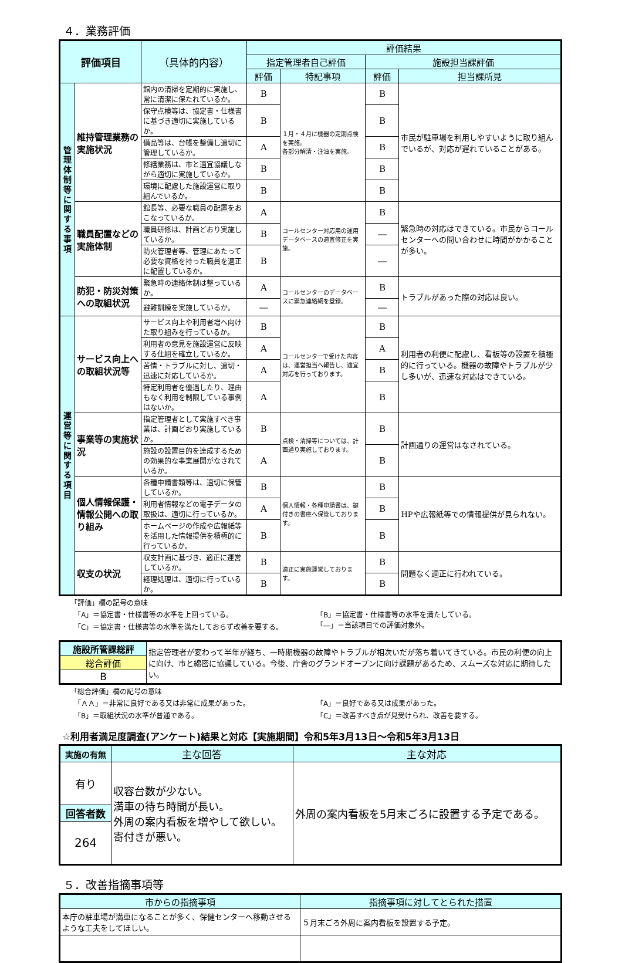４．業務評価
| 評価項目 | | （具体的内容） | 評価結果 | | | |
| --- | --- | --- | --- | --- | --- | --- |
| | | | 指定管理者自己評価 | | 施設担当課評価 | |
| | | | 評価 | 特記事項 | 評価 | 担当課所見 |
| 管理体制等に関する事項 | 維持管理業務の実施状況 | 館内の清掃を定期的に実施し、常に清潔に保たれているか。 | B | １月・４月に機器の定期点検を実施。 各部分解清・注油を実施。 | B | 市民が駐車場を利用しやすいように取り組んでいるが、対応が遅れていることがある。 |
| | | 保守点検等は、協定書・仕様書に基づき適切に実施しているか。 | B | | B | |
| | | 備品等は、台帳を整備し適切に管理しているか。 | A | | B | |
| | | 修繕業務は、市と適宜協議しながら適切に実施しているか。 | B | | B | |
| | | 環境に配慮した施設運営に取り組んでいるか。 | B | | B | |
| | 職員配置などの実施体制 | 館長等、必要な職員の配置をおこなっているか。 | A | コールセンター対応用の運用データベースの適宜修正を実施。 | B | 緊急時の対応はできている。市民からコールセンターへの問い合わせに時間がかかることが多い。 |
| | | 職員研修は、計画どおり実施しているか。 | B | | ― | |
| | | 防火管理者等、管理にあたって必要な資格を持った職員を適正に配置しているか。 | B | | ― | |
| | 防犯・防災対策への取組状況 | 緊急時の連絡体制は整っているか。 | A | コールセンターのデータベースに緊急連絡網を登録。 | B | トラブルがあった際の対応は良い。 |
| | | 避難訓練を実施しているか。 | ― | | ― | |
| 運営等に関する項目 | サービス向上への取組状況等 | サービス向上や利用者増へ向けた取り組みを行っているか。 | B | コールセンターで受けた内容は、運営担当へ報告し、適宜対応を行っております。 | B | 利用者の利便に配慮し、看板等の設置を積極的に行っている。機器の故障やトラブルが少し多いが、迅速な対応はできている。 |
| | | 利用者の意見を施設運営に反映する仕組を確立しているか。 | A | | A | |
| | | 苦情・トラブルに対し、適切・迅速に対応しているか。 | A | | B | |
| | | 特定利用者を優遇したり、理由もなく利用を制限している事例はないか。 | A | | B | |
| | 事業等の実施状況 | 指定管理者として実施すべき事業は、計画どおり実施しているか。 | B | 点検・清掃等については、計画通り実施しております。 | B | 計画通りの運営はなされている。 |
| | | 施設の設置目的を達成するための効果的な事業展開がなされているか。 | A | | B | |
| | 個人情報保護・情報公開への取り組み | 各種申請書類等は、適切に保管しているか。 | B | 個人情報・各種申請書は、鍵付きの書庫へ保管しております。 | B | HPや広報紙等での情報提供が見られない。 |
| | | 利用者情報などの電子データの取扱は、適切に行っているか。 | A | | B | |
| | | ホームページの作成や広報紙等を活用した情報提供を積極的に行っているか。 | B | | B | |
| | 収支の状況 | 収支計画に基づき、適正に運営しているか。 | B | 適正に実施運営しております。 | B | 問題なく適正に行われている。 |
| | | 経理処理は、適切に行っているか。 | B | | B | |
「評価」欄の記号の意味
　「A」＝協定書・仕様書等の水準を上回っている。 「B」＝協定書・仕様書等の水準を満たしている。
　「C」＝協定書・仕様書等の水準を満たしておらず改善を要する。 「―」＝当該項目での評価対象外。
| 施設所管課総評 | 指定管理者が変わって半年が経ち、一時期機器の故障やトラブルが相次いだが落ち着いてきている。市民の利便の向上に向け、市と綿密に協議している。今後、庁舎のグランドオープンに向け課題があるため、スムーズな対応に期待したい。 |
| 総合評価 | |
| B | |
「総合評価」欄の記号の意味
　「ＡＡ」＝非常に良好である又は非常に成果があった。 「A」＝良好である又は成果があった。
　「B」＝取組状況の水準が普通である。 「C」＝改善すべき点が見受けられ、改善を要する。
☆利用者満足度調査(アンケート)結果と対応【実施期間】令和5年3月13日～令和5年3月13日
| 実施の有無 | 主な回答 | 主な対応 |
| --- | --- | --- |
| 有り | 収容台数が少ない。 満車の待ち時間が長い。 外周の案内看板を増やして欲しい。 寄付きが悪い。 | 外周の案内看板を5月末ごろに設置する予定である。 |
| 回答者数 | | |
| 264 | | |
５．改善指摘事項等
| 市からの指摘事項 | 指摘事項に対してとられた措置 |
| --- | --- |
| 本庁の駐車場が満車になることが多く、保健センターへ移動させるような工夫をしてほしい。 | ５月末ごろ外周に案内看板を設置する予定。 |